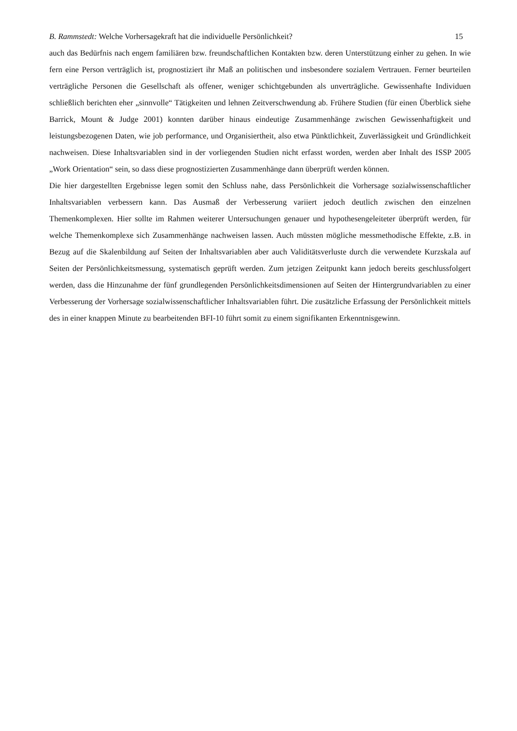B. Rammstedt: Welche Vorhersagekraft hat die individuelle Persönlichkeit? 15
auch das Bedürfnis nach engem familiären bzw. freundschaftlichen Kontakten bzw. deren Unterstützung einher zu gehen. In wie fern eine Person verträglich ist, prognostiziert ihr Maß an politischen und insbesondere sozialem Vertrauen. Ferner beurteilen verträgliche Personen die Gesellschaft als offener, weniger schichtgebunden als unverträgliche. Gewissenhafte Individuen schließlich berichten eher „sinnvolle“ Tätigkeiten und lehnen Zeitverschwendung ab. Frühere Studien (für einen Überblick siehe Barrick, Mount & Judge 2001) konnten darüber hinaus eindeutige Zusammenhänge zwischen Gewissenhaftigkeit und leistungsbezogenen Daten, wie job performance, und Organisiertheit, also etwa Pünktlichkeit, Zuverlässigkeit und Gründlichkeit nachweisen. Diese Inhaltsvariablen sind in der vorliegenden Studien nicht erfasst worden, werden aber Inhalt des ISSP 2005 „Work Orientation“ sein, so dass diese prognostizierten Zusammenhänge dann überprüft werden können.
Die hier dargestellten Ergebnisse legen somit den Schluss nahe, dass Persönlichkeit die Vorhersage sozialwissenschaftlicher Inhaltsvariablen verbessern kann. Das Ausmaß der Verbesserung variiert jedoch deutlich zwischen den einzelnen Themenkomplexen. Hier sollte im Rahmen weiterer Untersuchungen genauer und hypothesengeleiteter überprüft werden, für welche Themenkomplexe sich Zusammenhänge nachweisen lassen. Auch müssten mögliche messmethodische Effekte, z.B. in Bezug auf die Skalenbildung auf Seiten der Inhaltsvariablen aber auch Validitätsverluste durch die verwendete Kurzskala auf Seiten der Persönlichkeitsmessung, systematisch geprüft werden. Zum jetzigen Zeitpunkt kann jedoch bereits geschlussfolgert werden, dass die Hinzunahme der fünf grundlegenden Persönlichkeitsdimensionen auf Seiten der Hintergrundvariablen zu einer Verbesserung der Vorhersage sozialwissenschaftlicher Inhaltsvariablen führt. Die zusätzliche Erfassung der Persönlichkeit mittels des in einer knappen Minute zu bearbeitenden BFI-10 führt somit zu einem signifikanten Erkenntnisgewinn.